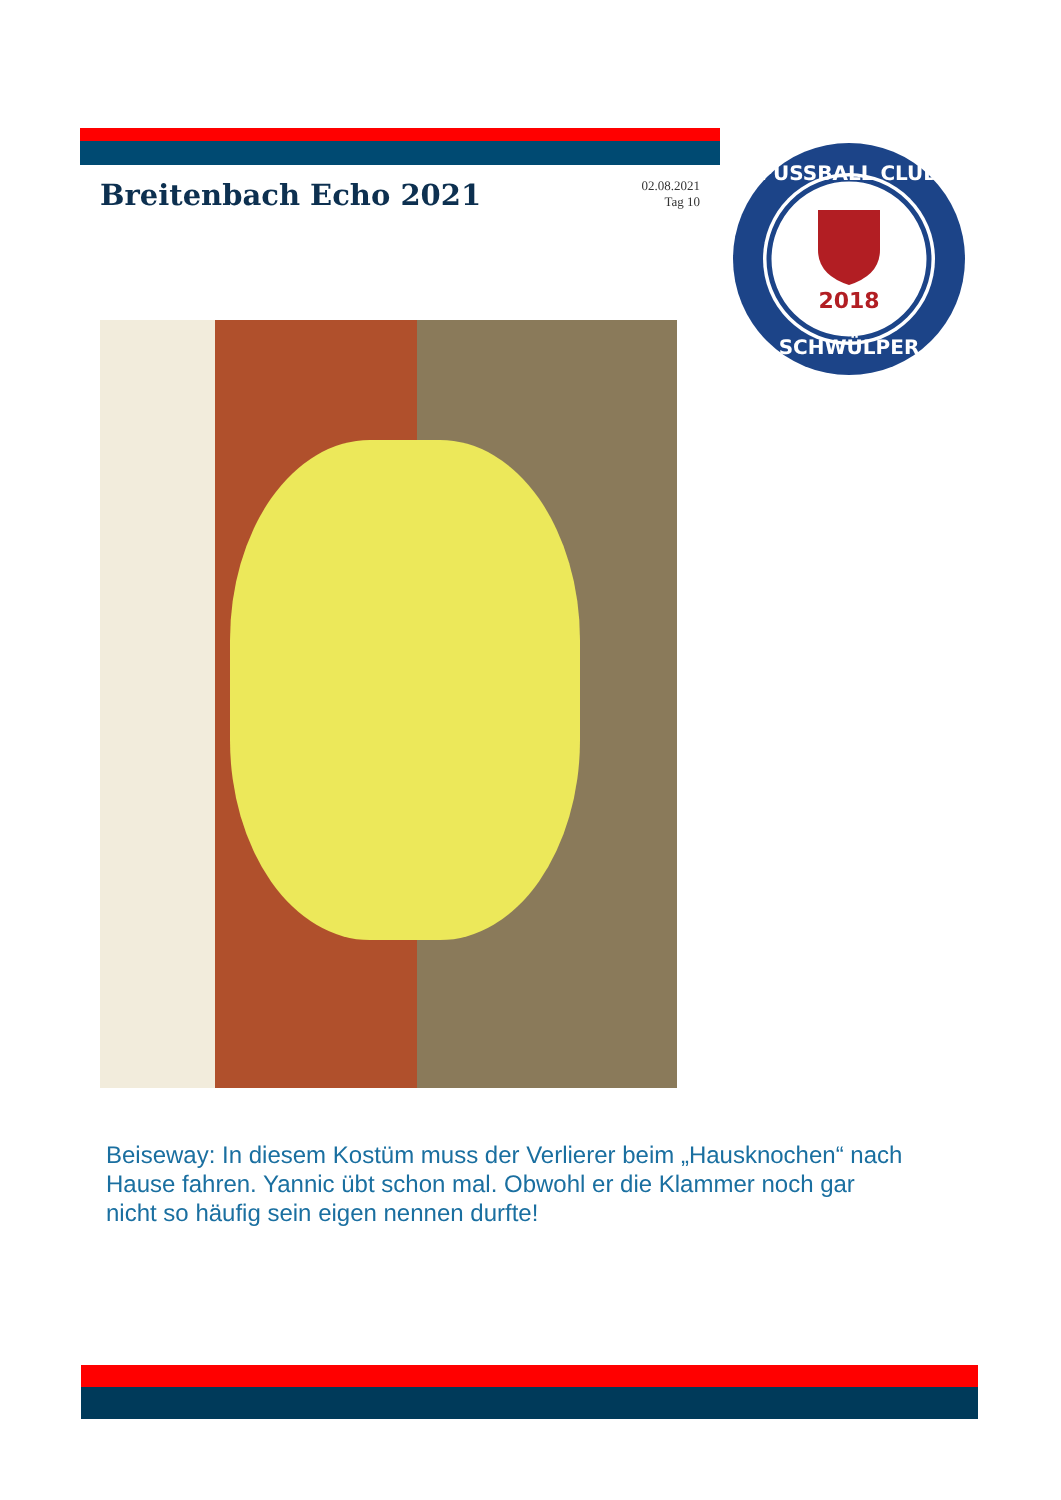Breitenbach Echo 2021
02.08.2021
Tag 10
2018
FUSSBALL CLUB
SCHWÜLPER
Beiseway: In diesem Kostüm muss der Verlierer beim „Hausknochen“ nach Hause fahren. Yannic übt schon mal. Obwohl er die Klammer noch gar nicht so häufig sein eigen nennen durfte!